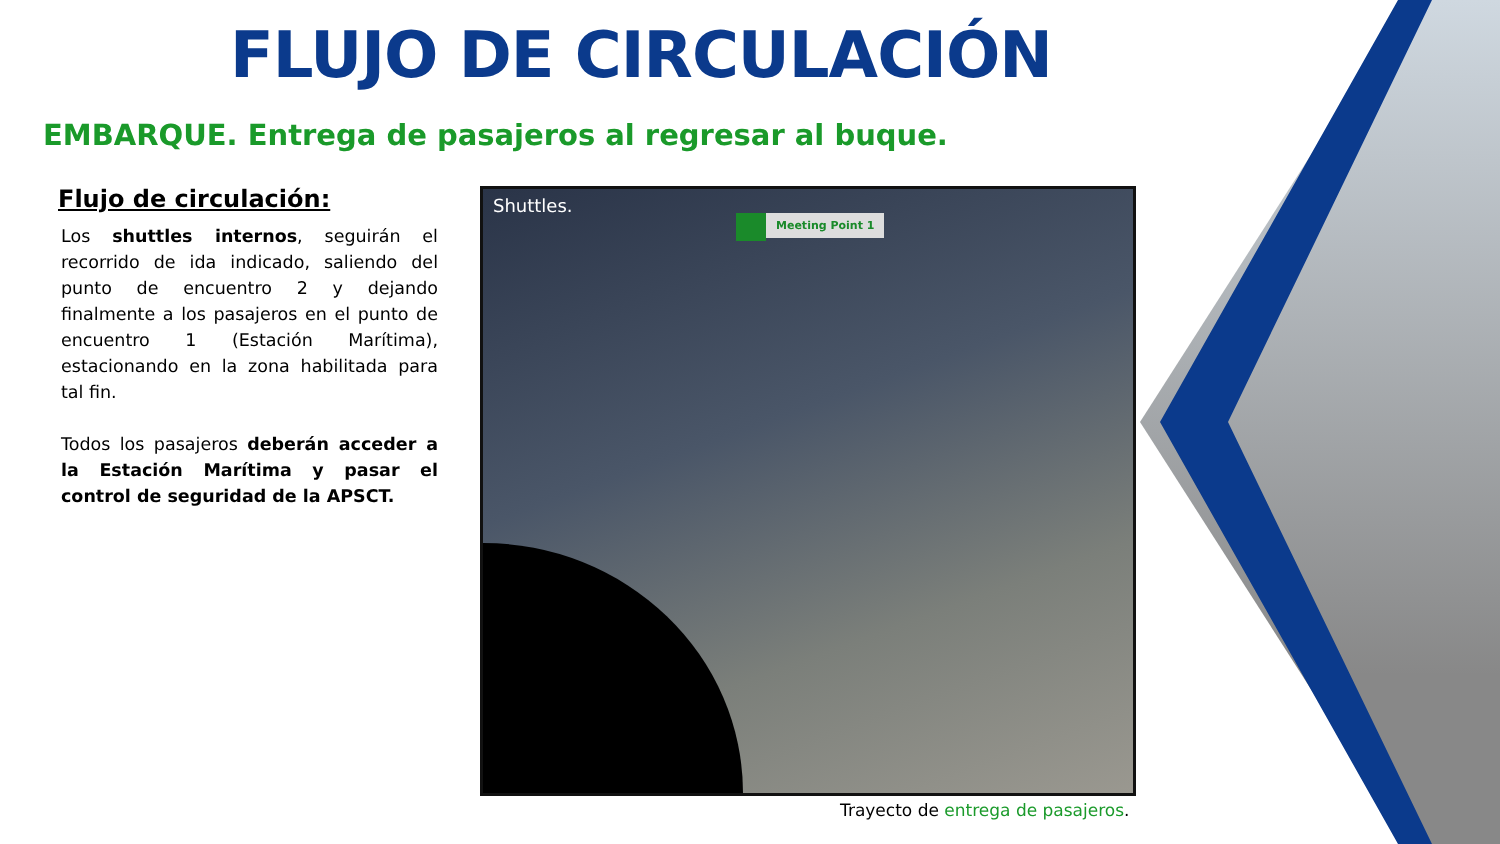FLUJO DE CIRCULACIÓN
EMBARQUE. Entrega de pasajeros al regresar al buque.
Flujo de circulación:
Los shuttles internos, seguirán el recorrido de ida indicado, saliendo del punto de encuentro 2 y dejando finalmente a los pasajeros en el punto de encuentro 1 (Estación Marítima), estacionando en la zona habilitada para tal fin.
Todos los pasajeros deberán acceder a la Estación Marítima y pasar el control de seguridad de la APSCT.
Shuttles.
Meeting Point 1
Trayecto de entrega de pasajeros.